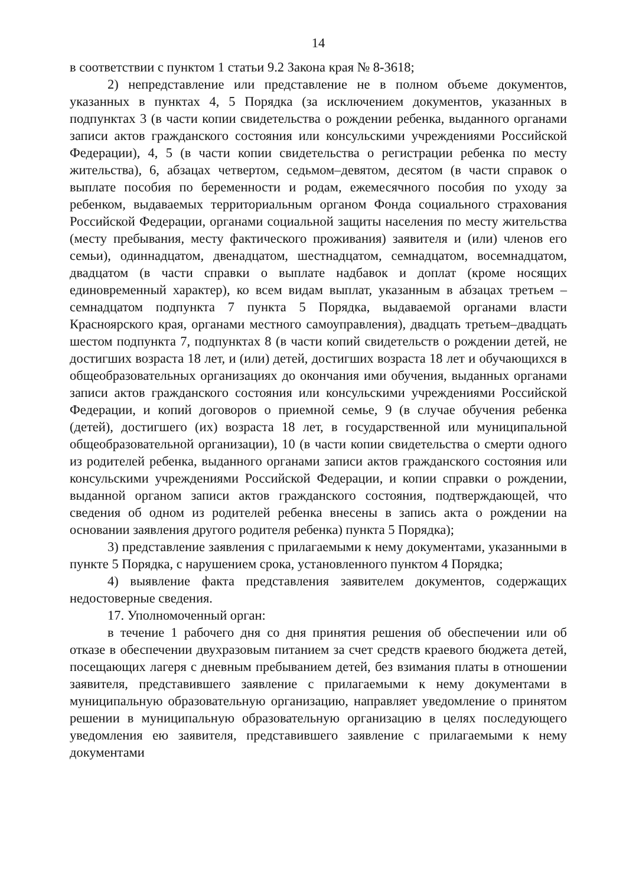14
в соответствии с пунктом 1 статьи 9.2 Закона края № 8-3618;
2) непредставление или представление не в полном объеме документов, указанных в пунктах 4, 5 Порядка (за исключением документов, указанных в подпунктах 3 (в части копии свидетельства о рождении ребенка, выданного органами записи актов гражданского состояния или консульскими учреждениями Российской Федерации), 4, 5 (в части копии свидетельства о регистрации ребенка по месту жительства), 6, абзацах четвертом, седьмом–девятом, десятом (в части справок о выплате пособия по беременности и родам, ежемесячного пособия по уходу за ребенком, выдаваемых территориальным органом Фонда социального страхования Российской Федерации, органами социальной защиты населения по месту жительства (месту пребывания, месту фактического проживания) заявителя и (или) членов его семьи), одиннадцатом, двенадцатом, шестнадцатом, семнадцатом, восемнадцатом, двадцатом (в части справки о выплате надбавок и доплат (кроме носящих единовременный характер), ко всем видам выплат, указанным в абзацах третьем – семнадцатом подпункта 7 пункта 5 Порядка, выдаваемой органами власти Красноярского края, органами местного самоуправления), двадцать третьем–двадцать шестом подпункта 7, подпунктах 8 (в части копий свидетельств о рождении детей, не достигших возраста 18 лет, и (или) детей, достигших возраста 18 лет и обучающихся в общеобразовательных организациях до окончания ими обучения, выданных органами записи актов гражданского состояния или консульскими учреждениями Российской Федерации, и копий договоров о приемной семье, 9 (в случае обучения ребенка (детей), достигшего (их) возраста 18 лет, в государственной или муниципальной общеобразовательной организации), 10 (в части копии свидетельства о смерти одного из родителей ребенка, выданного органами записи актов гражданского состояния или консульскими учреждениями Российской Федерации, и копии справки о рождении, выданной органом записи актов гражданского состояния, подтверждающей, что сведения об одном из родителей ребенка внесены в запись акта о рождении на основании заявления другого родителя ребенка) пункта 5 Порядка);
3) представление заявления с прилагаемыми к нему документами, указанными в пункте 5 Порядка, с нарушением срока, установленного пунктом 4 Порядка;
4) выявление факта представления заявителем документов, содержащих недостоверные сведения.
17. Уполномоченный орган:
в течение 1 рабочего дня со дня принятия решения об обеспечении или об отказе в обеспечении двухразовым питанием за счет средств краевого бюджета детей, посещающих лагеря с дневным пребыванием детей, без взимания платы в отношении заявителя, представившего заявление с прилагаемыми к нему документами в муниципальную образовательную организацию, направляет уведомление о принятом решении в муниципальную образовательную организацию в целях последующего уведомления ею заявителя, представившего заявление с прилагаемыми к нему документами